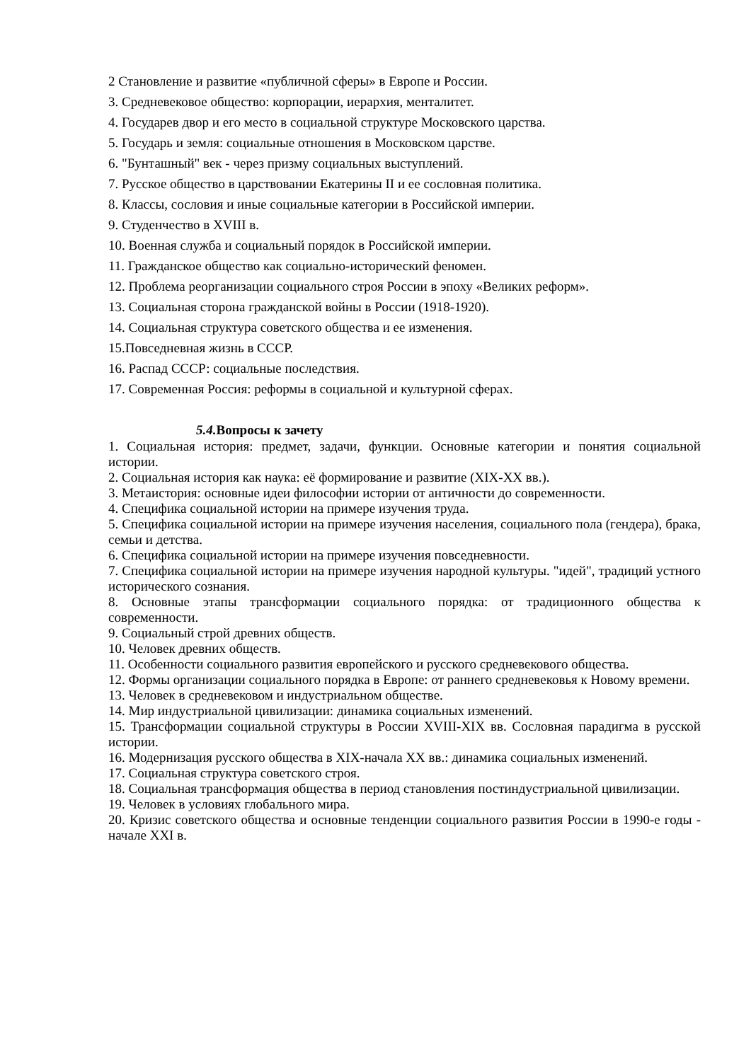2 Становление и развитие «публичной сферы» в Европе и России.
3. Средневековое общество: корпорации, иерархия, менталитет.
4. Государев двор и его место в социальной структуре Московского царства.
5. Государь и земля: социальные отношения в Московском царстве.
6. "Бунташный" век - через призму социальных выступлений.
7. Русское общество в царствовании Екатерины II и ее сословная политика.
8. Классы, сословия и иные социальные категории в Российской империи.
9. Студенчество в XVIII в.
10. Военная служба и социальный порядок в Российской империи.
11. Гражданское общество как социально-исторический феномен.
12. Проблема реорганизации социального строя России в эпоху «Великих реформ».
13. Социальная сторона гражданской войны в России (1918-1920).
14. Социальная структура советского общества и ее изменения.
15.Повседневная жизнь в СССР.
16. Распад СССР: социальные последствия.
17. Современная Россия: реформы в социальной и культурной сферах.
5.4. Вопросы к зачету
1. Социальная история: предмет, задачи, функции. Основные категории и понятия социальной истории.
2. Социальная история как наука: её формирование и развитие (XIX-XX вв.).
3. Метаистория: основные идеи философии истории от античности до современности.
4. Специфика социальной истории на примере изучения труда.
5. Специфика социальной истории на примере изучения населения, социального пола (гендера), брака, семьи и детства.
6. Специфика социальной истории на примере изучения повседневности.
7. Специфика социальной истории на примере изучения народной культуры. "идей", традиций устного исторического сознания.
8. Основные этапы трансформации социального порядка: от традиционного общества к современности.
9. Социальный строй древних обществ.
10. Человек древних обществ.
11. Особенности социального развития европейского и русского средневекового общества.
12. Формы организации социального порядка в Европе: от раннего средневековья к Новому времени.
13. Человек в средневековом и индустриальном обществе.
14. Мир индустриальной цивилизации: динамика социальных изменений.
15. Трансформации социальной структуры в России XVIII-XIX вв. Сословная парадигма в русской истории.
16. Модернизация русского общества в XIX-начала XX вв.: динамика социальных изменений.
17. Социальная структура советского строя.
18. Социальная трансформация общества в период становления постиндустриальной цивилизации.
19. Человек в условиях глобального мира.
20. Кризис советского общества и основные тенденции социального развития России в 1990-е годы - начале XXI в.